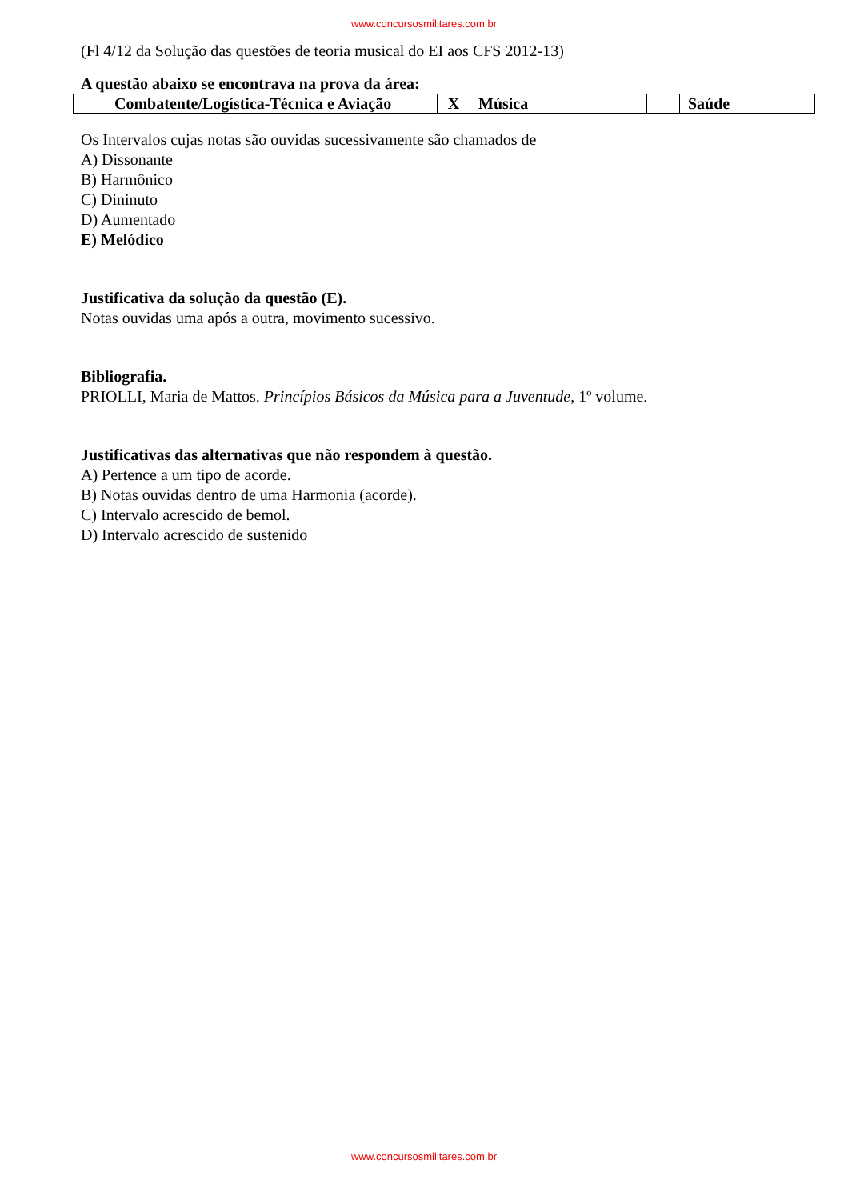www.concursosmilitares.com.br
(Fl 4/12 da Solução das questões de teoria musical do EI aos CFS 2012-13)
A questão abaixo se encontrava na prova da área:
| | Combatente/Logística-Técnica e Aviação | X | Música | | Saúde |
Os Intervalos cujas notas são ouvidas sucessivamente são chamados de
A) Dissonante
B) Harmônico
C) Dininuto
D) Aumentado
E) Melódico
Justificativa da solução da questão (E).
Notas ouvidas uma após a outra, movimento sucessivo.
Bibliografia.
PRIOLLI, Maria de Mattos. Princípios Básicos da Música para a Juventude, 1º volume.
Justificativas das alternativas que não respondem à questão.
A) Pertence a um tipo de acorde.
B) Notas ouvidas dentro de uma Harmonia (acorde).
C) Intervalo acrescido de bemol.
D) Intervalo acrescido de sustenido
www.concursosmilitares.com.br